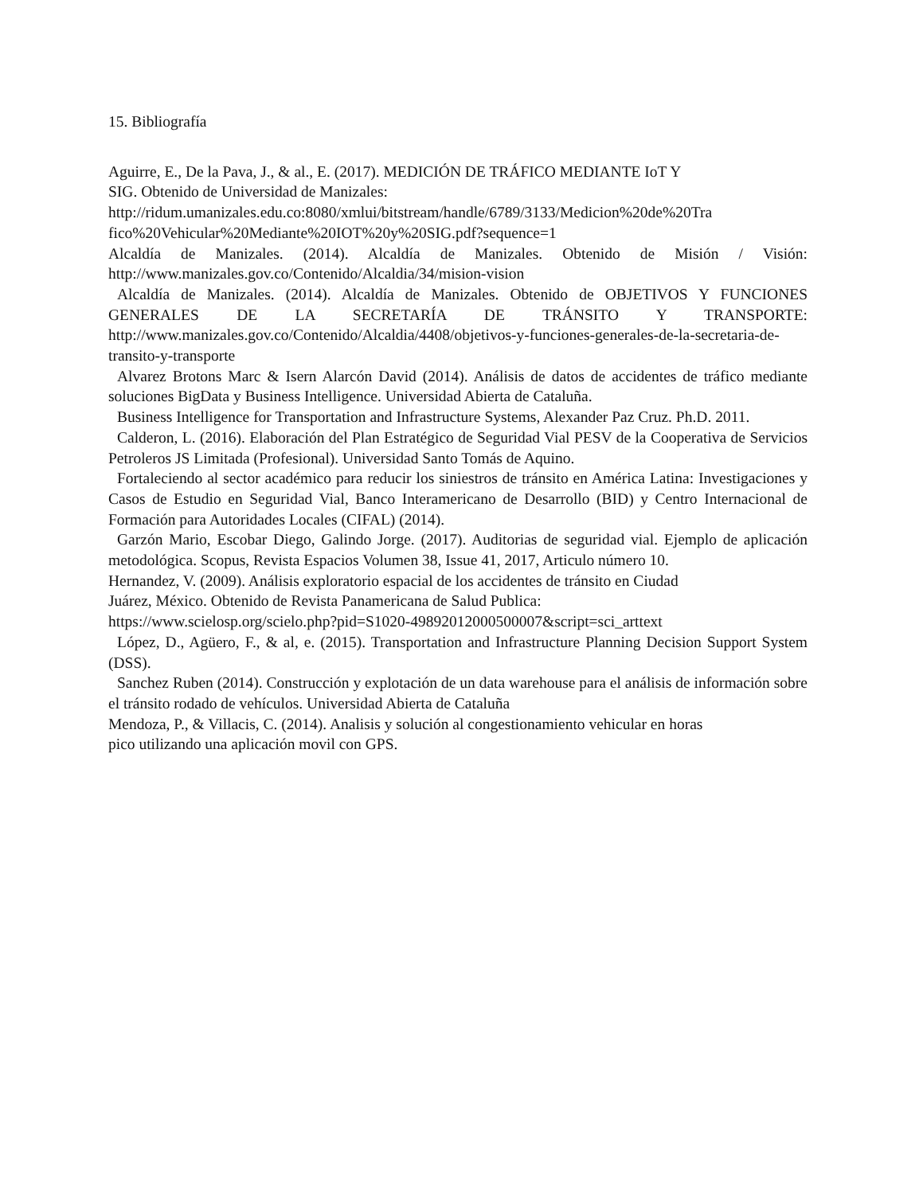15. Bibliografía
Aguirre, E., De la Pava, J., & al., E. (2017). MEDICIÓN DE TRÁFICO MEDIANTE IoT Y
SIG. Obtenido de Universidad de Manizales:
http://ridum.umanizales.edu.co:8080/xmlui/bitstream/handle/6789/3133/Medicion%20de%20Tra fico%20Vehicular%20Mediante%20IOT%20y%20SIG.pdf?sequence=1
Alcaldía de Manizales. (2014). Alcaldía de Manizales. Obtenido de Misión / Visión: http://www.manizales.gov.co/Contenido/Alcaldia/34/mision-vision
Alcaldía de Manizales. (2014). Alcaldía de Manizales. Obtenido de OBJETIVOS Y FUNCIONES GENERALES DE LA SECRETARÍA DE TRÁNSITO Y TRANSPORTE: http://www.manizales.gov.co/Contenido/Alcaldia/4408/objetivos-y-funciones-generales-de-la-secretaria-de-transito-y-transporte
Alvarez Brotons Marc & Isern Alarcón David (2014). Análisis de datos de accidentes de tráfico mediante soluciones BigData y Business Intelligence. Universidad Abierta de Cataluña.
Business Intelligence for Transportation and Infrastructure Systems, Alexander Paz Cruz. Ph.D. 2011.
Calderon, L. (2016). Elaboración del Plan Estratégico de Seguridad Vial PESV de la Cooperativa de Servicios Petroleros JS Limitada (Profesional). Universidad Santo Tomás de Aquino.
Fortaleciendo al sector académico para reducir los siniestros de tránsito en América Latina: Investigaciones y Casos de Estudio en Seguridad Vial, Banco Interamericano de Desarrollo (BID) y Centro Internacional de Formación para Autoridades Locales (CIFAL) (2014).
Garzón Mario, Escobar Diego, Galindo Jorge. (2017). Auditorias de seguridad vial. Ejemplo de aplicación metodológica. Scopus, Revista Espacios Volumen 38, Issue 41, 2017, Articulo número 10.
Hernandez, V. (2009). Análisis exploratorio espacial de los accidentes de tránsito en Ciudad
Juárez, México. Obtenido de Revista Panamericana de Salud Publica:
https://www.scielosp.org/scielo.php?pid=S1020-49892012000500007&script=sci_arttext
López, D., Agüero, F., & al, e. (2015). Transportation and Infrastructure Planning Decision Support System (DSS).
Sanchez Ruben (2014). Construcción y explotación de un data warehouse para el análisis de información sobre el tránsito rodado de vehículos. Universidad Abierta de Cataluña
Mendoza, P., & Villacis, C. (2014). Analisis y solución al congestionamiento vehicular en horas
pico utilizando una aplicación movil con GPS.